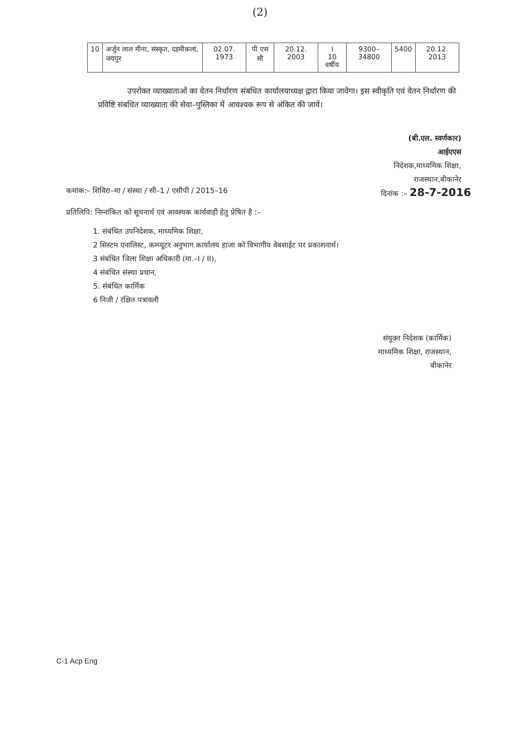(2)
| 10 | अर्जुन लाल मीना, संस्कृत, दहमीकलां, जयपुर | 02.07. 1973 | पी एस सी | 20.12. 2003 | I 10 वर्षीय | 9300–34800 | 5400 | 20.12. 2013 |
उपरोक्त व्याख्याताओं का वेतन निर्धारण संबधित कार्यालयाध्यक्ष द्वारा किया जावेगा। इस स्वीकृति एवं वेतन निर्धारण की प्रविष्टि संबधित व्याख्याता की सेवा–पुस्तिका में आवश्यक रूप से अंकित की जावें।
(बी.एल. स्वर्णकार)
आईएएस
निदेशक,माध्यमिक शिक्षा,
राजस्थान,बीकानेर
कमांक:– शिविरा–मा / संस्था / सी–1 / एसीपी / 2015–16 दिनांक :– 28-7-2016
प्रतिलिपि: निम्नांकित को सूचनार्थ एवं आवश्यक कार्यवाही हेतु प्रेषित है :–
1. संबंधित उपनिदेशक, माध्यमिक शिक्षा,
2 सिस्टम एनालिस्ट, कम्प्यूटर अनुभाग कार्यालय हाजा को विभागीय वेबसाईट पर प्रकाशनार्थ।
3 संबंधित जिला शिक्षा अधिकारी (मा.–I / II),
4 संबंधित संस्था प्रधान,
5. संबंधित कार्मिक
6 निजी / रक्षित पत्रावली
संयुक्त निदेशक (कार्मिक)
माध्यमिक शिक्षा, राजस्थान,
बीकानेर
C-1 Acp Eng